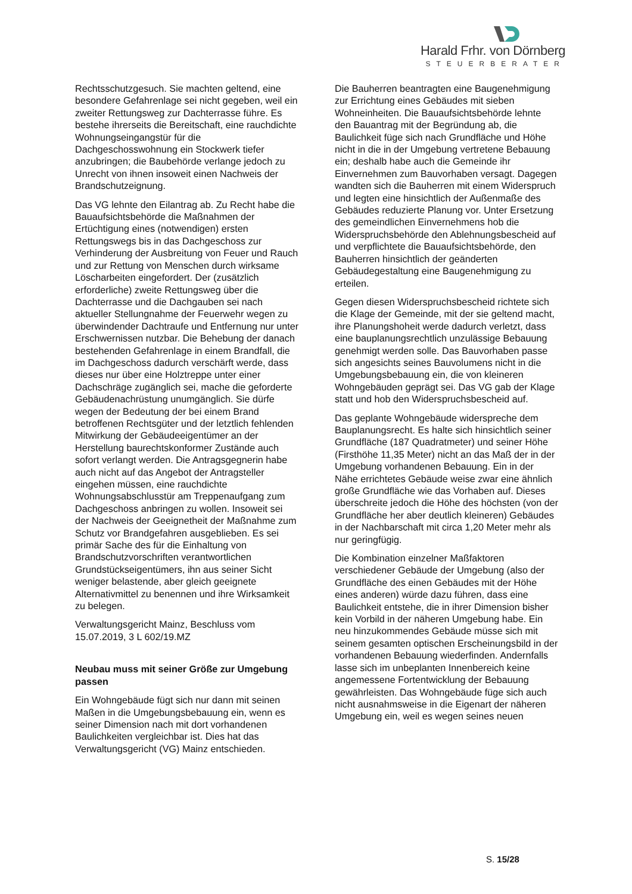Harald Frhr. von Dörnberg
STEUERBERATER
Rechtsschutzgesuch. Sie machten geltend, eine besondere Gefahrenlage sei nicht gegeben, weil ein zweiter Rettungsweg zur Dachterrasse führe. Es bestehe ihrerseits die Bereitschaft, eine rauchdichte Wohnungseingangstür für die Dachgeschosswohnung ein Stockwerk tiefer anzubringen; die Baubehörde verlange jedoch zu Unrecht von ihnen insoweit einen Nachweis der Brandschutzeignung.
Das VG lehnte den Eilantrag ab. Zu Recht habe die Bauaufsichtsbehörde die Maßnahmen der Ertüchtigung eines (notwendigen) ersten Rettungswegs bis in das Dachgeschoss zur Verhinderung der Ausbreitung von Feuer und Rauch und zur Rettung von Menschen durch wirksame Löscharbeiten eingefordert. Der (zusätzlich erforderliche) zweite Rettungsweg über die Dachterrasse und die Dachgauben sei nach aktueller Stellungnahme der Feuerwehr wegen zu überwindender Dachtraufe und Entfernung nur unter Erschwernissen nutzbar. Die Behebung der danach bestehenden Gefahrenlage in einem Brandfall, die im Dachgeschoss dadurch verschärft werde, dass dieses nur über eine Holztreppe unter einer Dachschräge zugänglich sei, mache die geforderte Gebäudenachrüstung unumgänglich. Sie dürfe wegen der Bedeutung der bei einem Brand betroffenen Rechtsgüter und der letztlich fehlenden Mitwirkung der Gebäudeeigentümer an der Herstellung baurechtskonformer Zustände auch sofort verlangt werden. Die Antragsgegnerin habe auch nicht auf das Angebot der Antragsteller eingehen müssen, eine rauchdichte Wohnungsabschlusstür am Treppenaufgang zum Dachgeschoss anbringen zu wollen. Insoweit sei der Nachweis der Geeignetheit der Maßnahme zum Schutz vor Brandgefahren ausgeblieben. Es sei primär Sache des für die Einhaltung von Brandschutzvorschriften verantwortlichen Grundstückseigentümers, ihn aus seiner Sicht weniger belastende, aber gleich geeignete Alternativmittel zu benennen und ihre Wirksamkeit zu belegen.
Verwaltungsgericht Mainz, Beschluss vom 15.07.2019, 3 L 602/19.MZ
Neubau muss mit seiner Größe zur Umgebung passen
Ein Wohngebäude fügt sich nur dann mit seinen Maßen in die Umgebungsbebauung ein, wenn es seiner Dimension nach mit dort vorhandenen Baulichkeiten vergleichbar ist. Dies hat das Verwaltungsgericht (VG) Mainz entschieden.
Die Bauherren beantragten eine Baugenehmigung zur Errichtung eines Gebäudes mit sieben Wohneinheiten. Die Bauaufsichtsbehörde lehnte den Bauantrag mit der Begründung ab, die Baulichkeit füge sich nach Grundfläche und Höhe nicht in die in der Umgebung vertretene Bebauung ein; deshalb habe auch die Gemeinde ihr Einvernehmen zum Bauvorhaben versagt. Dagegen wandten sich die Bauherren mit einem Widerspruch und legten eine hinsichtlich der Außenmaße des Gebäudes reduzierte Planung vor. Unter Ersetzung des gemeindlichen Einvernehmens hob die Widerspruchsbehörde den Ablehnungsbescheid auf und verpflichtete die Bauaufsichtsbehörde, den Bauherren hinsichtlich der geänderten Gebäudegestaltung eine Baugenehmigung zu erteilen.
Gegen diesen Widerspruchsbescheid richtete sich die Klage der Gemeinde, mit der sie geltend macht, ihre Planungshoheit werde dadurch verletzt, dass eine bauplanungsrechtlich unzulässige Bebauung genehmigt werden solle. Das Bauvorhaben passe sich angesichts seines Bauvolumens nicht in die Umgebungsbebauung ein, die von kleineren Wohngebäuden geprägt sei. Das VG gab der Klage statt und hob den Widerspruchsbescheid auf.
Das geplante Wohngebäude widerspreche dem Bauplanungsrecht. Es halte sich hinsichtlich seiner Grundfläche (187 Quadratmeter) und seiner Höhe (Firsthöhe 11,35 Meter) nicht an das Maß der in der Umgebung vorhandenen Bebauung. Ein in der Nähe errichtetes Gebäude weise zwar eine ähnlich große Grundfläche wie das Vorhaben auf. Dieses überschreite jedoch die Höhe des höchsten (von der Grundfläche her aber deutlich kleineren) Gebäudes in der Nachbarschaft mit circa 1,20 Meter mehr als nur geringfügig.
Die Kombination einzelner Maßfaktoren verschiedener Gebäude der Umgebung (also der Grundfläche des einen Gebäudes mit der Höhe eines anderen) würde dazu führen, dass eine Baulichkeit entstehe, die in ihrer Dimension bisher kein Vorbild in der näheren Umgebung habe. Ein neu hinzukommendes Gebäude müsse sich mit seinem gesamten optischen Erscheinungsbild in der vorhandenen Bebauung wiederfinden. Andernfalls lasse sich im unbeplanten Innenbereich keine angemessene Fortentwicklung der Bebauung gewährleisten. Das Wohngebäude füge sich auch nicht ausnahmsweise in die Eigenart der näheren Umgebung ein, weil es wegen seines neuen
S. 15/28